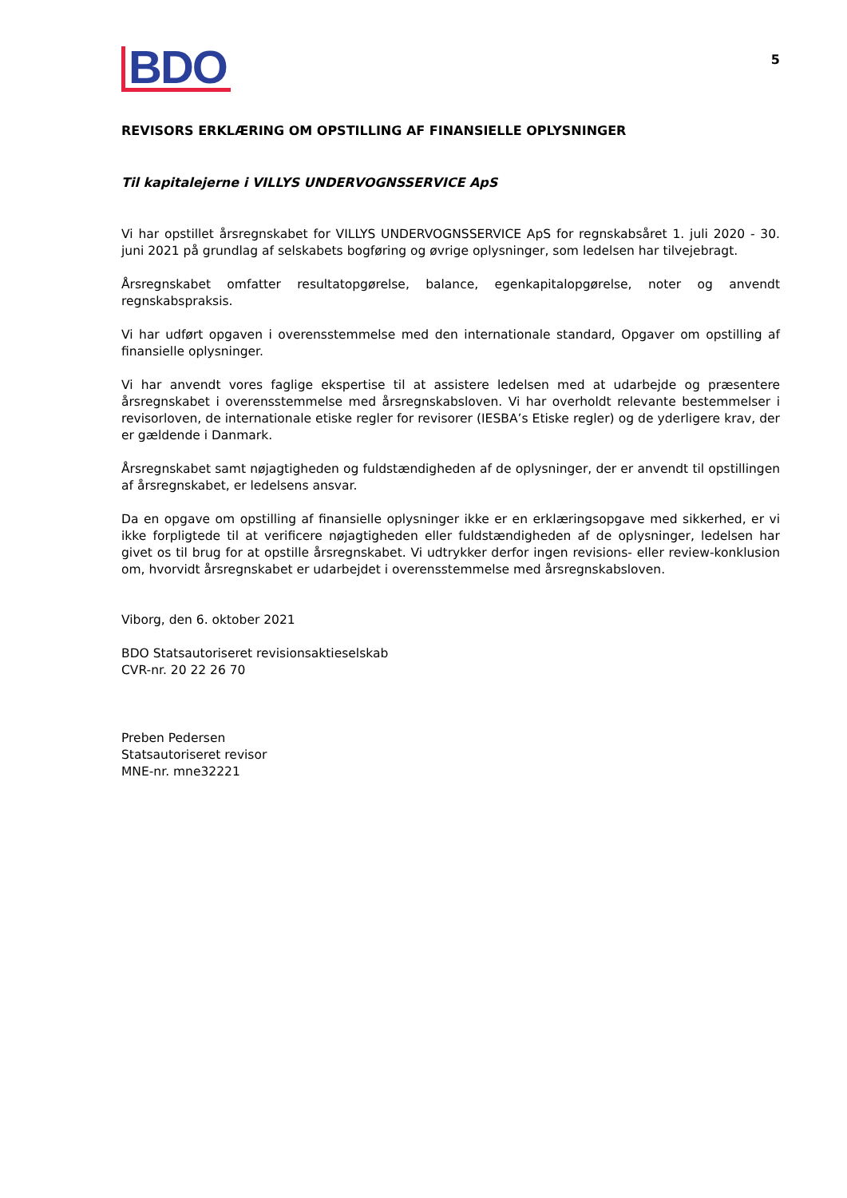BDO
5
REVISORS ERKLÆRING OM OPSTILLING AF FINANSIELLE OPLYSNINGER
Til kapitalejerne i VILLYS UNDERVOGNSSERVICE ApS
Vi har opstillet årsregnskabet for VILLYS UNDERVOGNSSERVICE ApS for regnskabsåret 1. juli 2020 - 30. juni 2021 på grundlag af selskabets bogføring og øvrige oplysninger, som ledelsen har tilvejebragt.
Årsregnskabet omfatter resultatopgørelse, balance, egenkapitalopgørelse, noter og anvendt regnskabspraksis.
Vi har udført opgaven i overensstemmelse med den internationale standard, Opgaver om opstilling af finansielle oplysninger.
Vi har anvendt vores faglige ekspertise til at assistere ledelsen med at udarbejde og præsentere årsregnskabet i overensstemmelse med årsregnskabsloven. Vi har overholdt relevante bestemmelser i revisorloven, de internationale etiske regler for revisorer (IESBA’s Etiske regler) og de yderligere krav, der er gældende i Danmark.
Årsregnskabet samt nøjagtigheden og fuldstændigheden af de oplysninger, der er anvendt til opstillingen af årsregnskabet, er ledelsens ansvar.
Da en opgave om opstilling af finansielle oplysninger ikke er en erklæringsopgave med sikkerhed, er vi ikke forpligtede til at verificere nøjagtigheden eller fuldstændigheden af de oplysninger, ledelsen har givet os til brug for at opstille årsregnskabet. Vi udtrykker derfor ingen revisions- eller review-konklusion om, hvorvidt årsregnskabet er udarbejdet i overensstemmelse med årsregnskabsloven.
Viborg, den 6. oktober 2021
BDO Statsautoriseret revisionsaktieselskab
CVR-nr. 20 22 26 70
Preben Pedersen
Statsautoriseret revisor
MNE-nr. mne32221